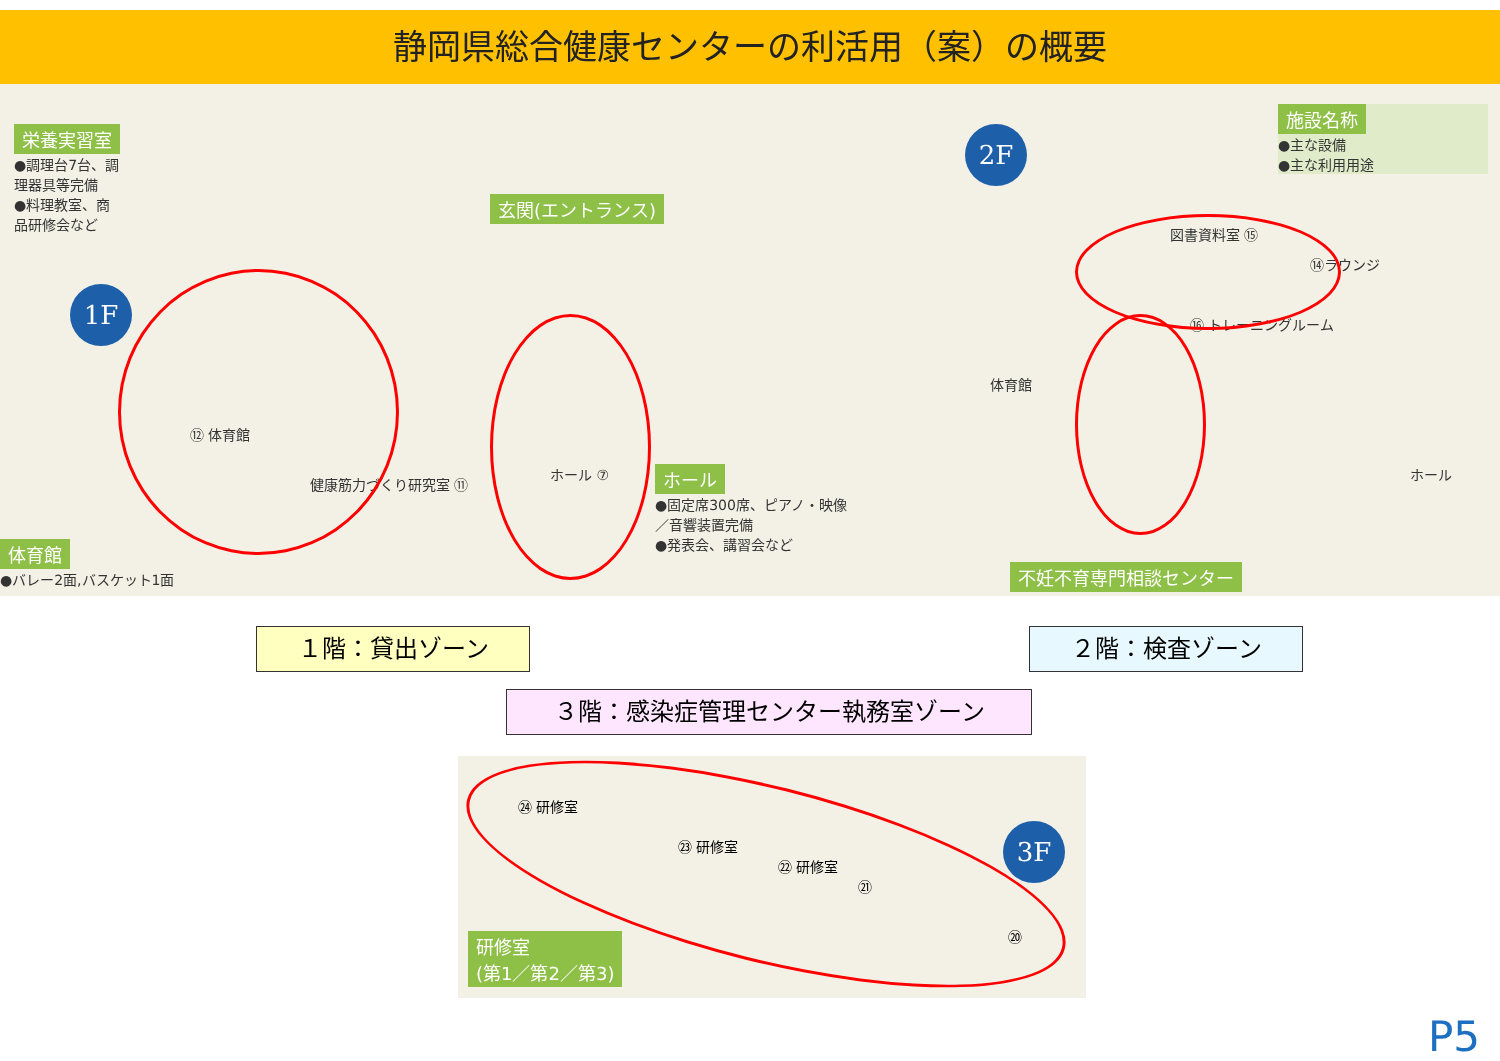静岡県総合健康センターの利活用（案）の概要
栄養実習室
●調理台7台、調理器具等完備
●料理教室、商品研修会など
1F
玄関(エントランス)
⑫ 体育館
健康筋力づくり研究室 ⑪
ホール ⑦
ホール
●固定席300席、ピアノ・映像／音響装置完備
●発表会、講習会など
体育館
●バレー2面,バスケット1面
2F
施設名称
●主な設備
●主な利用用途
体育館
図書資料室 ⑮
⑭ラウンジ
⑯ トレーニングルーム
ホール
不妊不育専門相談センター
１階：貸出ゾーン ２階：検査ゾーン
３階：感染症管理センター執務室ゾーン
㉔ 研修室
㉓ 研修室
㉒ 研修室
㉑
⑳
3F
研修室
(第1／第2／第3)
P5